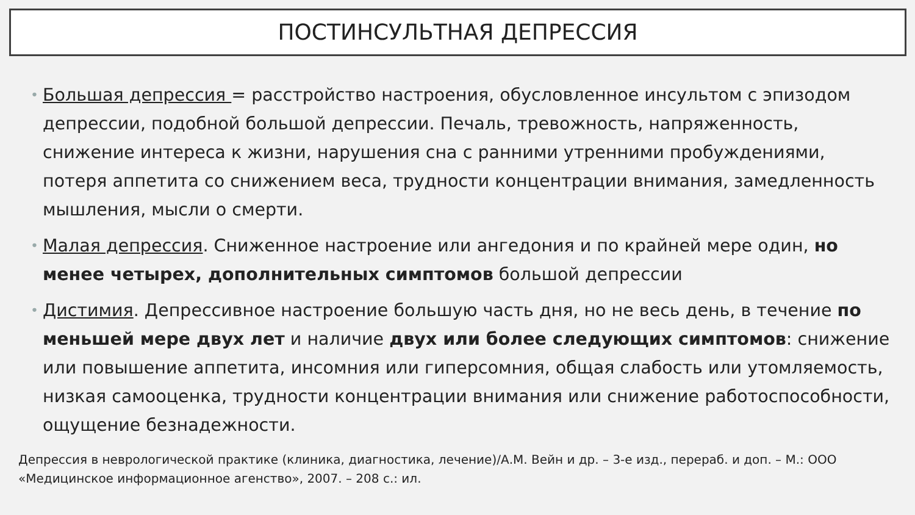ПОСТИНСУЛЬТНАЯ ДЕПРЕССИЯ
• Большая депрессия = расстройство настроения, обусловленное инсультом с эпизодом депрессии, подобной большой депрессии. Печаль, тревожность, напряженность, снижение интереса к жизни, нарушения сна с ранними утренними пробуждениями, потеря аппетита со снижением веса, трудности концентрации внимания, замедленность мышления, мысли о смерти.
• Малая депрессия. Сниженное настроение или ангедония и по крайней мере один, но менее четырех, дополнительных симптомов большой депрессии
• Дистимия. Депрессивное настроение большую часть дня, но не весь день, в течение по меньшей мере двух лет и наличие двух или более следующих симптомов: снижение или повышение аппетита, инсомния или гиперсомния, общая слабость или утомляемость, низкая самооценка, трудности концентрации внимания или снижение работоспособности, ощущение безнадежности.
Депрессия в неврологической практике (клиника, диагностика, лечение)/А.М. Вейн и др. – 3-е изд., перераб. и доп. – М.: ООО «Медицинское информационное агенство», 2007. – 208 с.: ил.